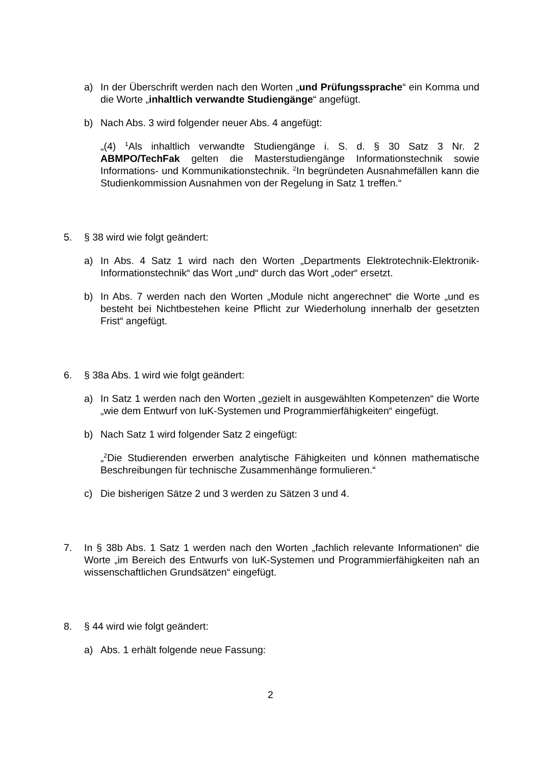a) In der Überschrift werden nach den Worten „und Prüfungssprache“ ein Komma und die Worte „inhaltlich verwandte Studiengänge“ angefügt.
b) Nach Abs. 3 wird folgender neuer Abs. 4 angefügt:
„(4) <sup>1</sup>Als inhaltlich verwandte Studiengänge i. S. d. § 30 Satz 3 Nr. 2 ABMPO/TechFak gelten die Masterstudiengänge Informationstechnik sowie Informations- und Kommunikationstechnik. <sup>2</sup>In begründeten Ausnahmefällen kann die Studienkommission Ausnahmen von der Regelung in Satz 1 treffen.“
5. § 38 wird wie folgt geändert:
a) In Abs. 4 Satz 1 wird nach den Worten „Departments Elektrotechnik-Elektronik-Informationstechnik“ das Wort „und“ durch das Wort „oder“ ersetzt.
b) In Abs. 7 werden nach den Worten „Module nicht angerechnet“ die Worte „und es besteht bei Nichtbestehen keine Pflicht zur Wiederholung innerhalb der gesetzten Frist“ angefügt.
6. § 38a Abs. 1 wird wie folgt geändert:
a) In Satz 1 werden nach den Worten „gezielt in ausgewählten Kompetenzen“ die Worte „wie dem Entwurf von IuK-Systemen und Programmierfähigkeiten“ eingefügt.
b) Nach Satz 1 wird folgender Satz 2 eingefügt:
„<sup>2</sup>Die Studierenden erwerben analytische Fähigkeiten und können mathematische Beschreibungen für technische Zusammenhänge formulieren.“
c) Die bisherigen Sätze 2 und 3 werden zu Sätzen 3 und 4.
7. In § 38b Abs. 1 Satz 1 werden nach den Worten „fachlich relevante Informationen“ die Worte „im Bereich des Entwurfs von IuK-Systemen und Programmierfähigkeiten nah an wissenschaftlichen Grundsätzen“ eingefügt.
8. § 44 wird wie folgt geändert:
a) Abs. 1 erhält folgende neue Fassung:
2